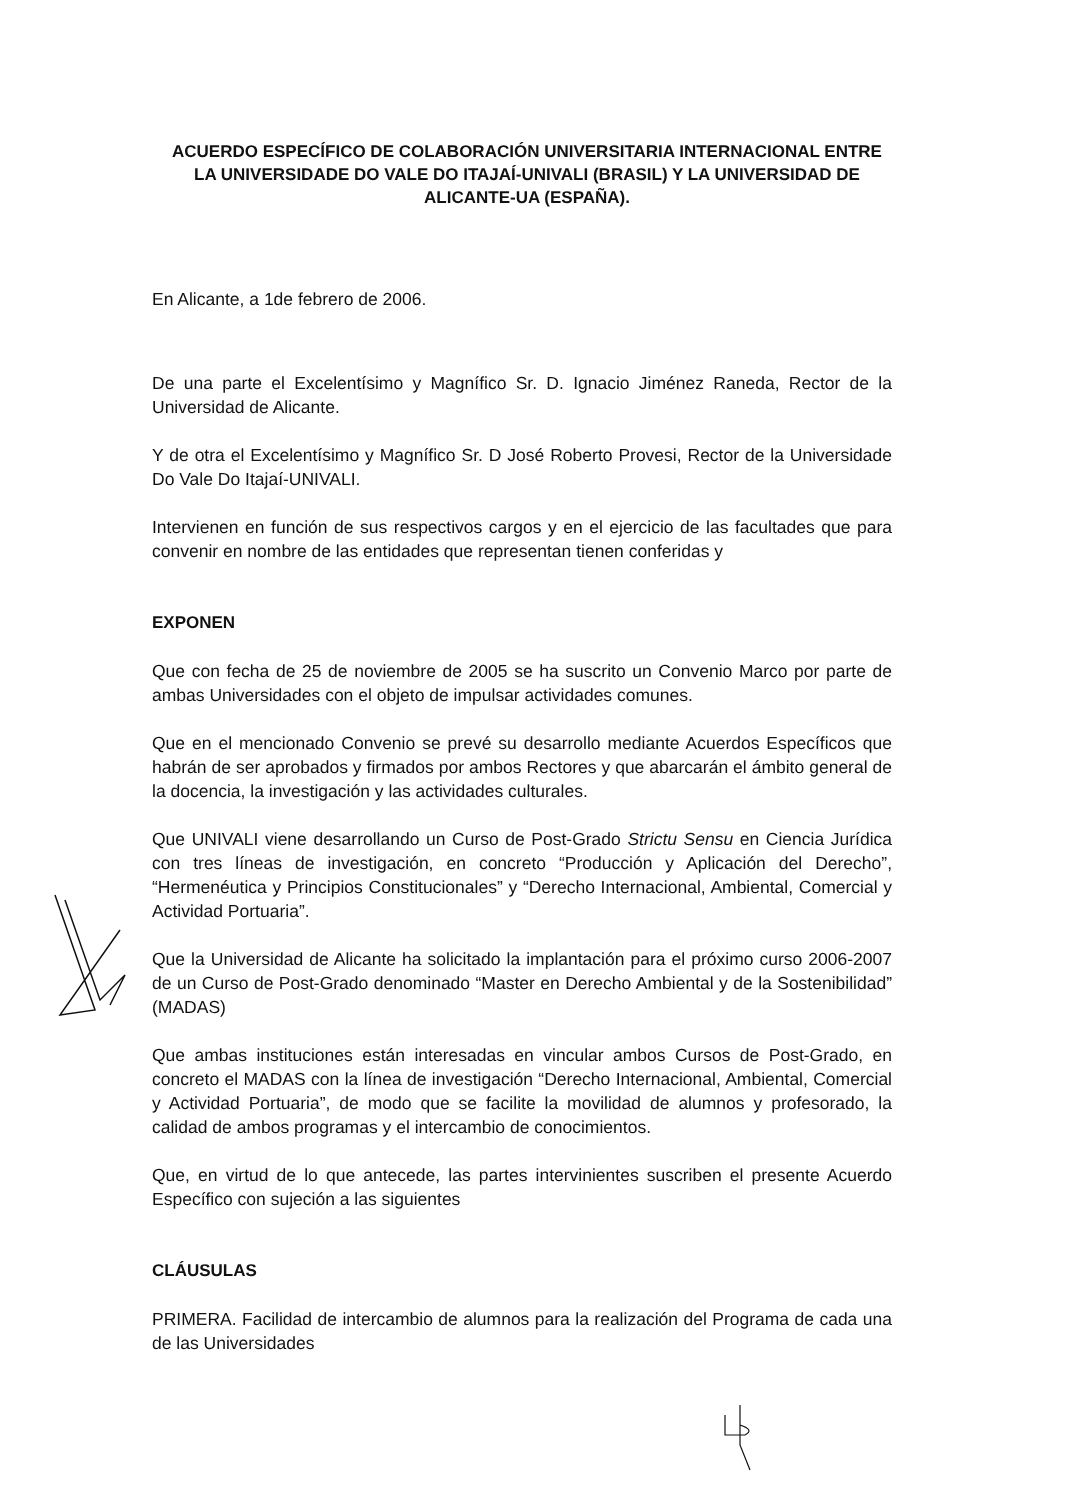ACUERDO ESPECÍFICO DE COLABORACIÓN UNIVERSITARIA INTERNACIONAL ENTRE LA UNIVERSIDADE DO VALE DO ITAJAÍ-UNIVALI (BRASIL) Y LA UNIVERSIDAD DE ALICANTE-UA (ESPAÑA).
En Alicante, a 1de febrero de 2006.
De una parte el Excelentísimo y Magnífico Sr. D. Ignacio Jiménez Raneda, Rector de la Universidad de Alicante.
Y de otra el Excelentísimo y Magnífico Sr. D José Roberto Provesi, Rector de la Universidade Do Vale Do Itajaí-UNIVALI.
Intervienen en función de sus respectivos cargos y en el ejercicio de las facultades que para convenir en nombre de las entidades que representan tienen conferidas y
EXPONEN
Que con fecha de 25 de noviembre de 2005 se ha suscrito un Convenio Marco por parte de ambas Universidades con el objeto de impulsar actividades comunes.
Que en el mencionado Convenio se prevé su desarrollo mediante Acuerdos Específicos que habrán de ser aprobados y firmados por ambos Rectores y que abarcarán el ámbito general de la docencia, la investigación y las actividades culturales.
Que UNIVALI viene desarrollando un Curso de Post-Grado Strictu Sensu en Ciencia Jurídica con tres líneas de investigación, en concreto “Producción y Aplicación del Derecho”, “Hermenéutica y Principios Constitucionales” y “Derecho Internacional, Ambiental, Comercial y Actividad Portuaria”.
Que la Universidad de Alicante ha solicitado la implantación para el próximo curso 2006-2007 de un Curso de Post-Grado denominado “Master en Derecho Ambiental y de la Sostenibilidad” (MADAS)
Que ambas instituciones están interesadas en vincular ambos Cursos de Post-Grado, en concreto el MADAS con la línea de investigación “Derecho Internacional, Ambiental, Comercial y Actividad Portuaria”, de modo que se facilite la movilidad de alumnos y profesorado, la calidad de ambos programas y el intercambio de conocimientos.
Que, en virtud de lo que antecede, las partes intervinientes suscriben el presente Acuerdo Específico con sujeción a las siguientes
CLÁUSULAS
PRIMERA. Facilidad de intercambio de alumnos para la realización del Programa de cada una de las Universidades